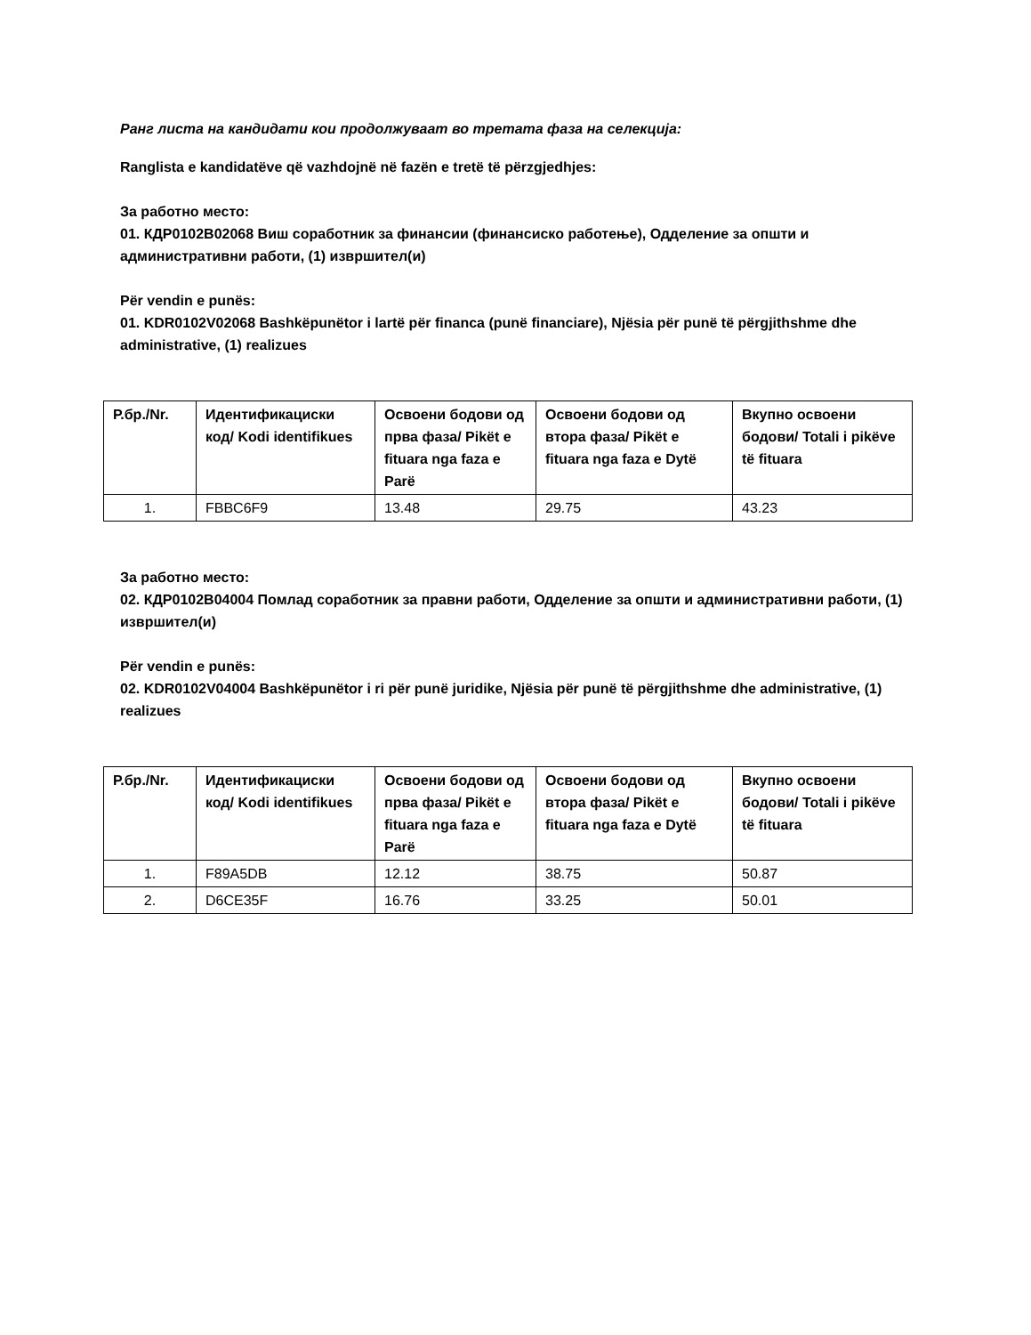Ранг листа на кандидати кои продолжуваат во третата фаза на селекција:
Ranglista e kandidatëve që vazhdojnë në fazën e tretë të përzgjedhjes:
За работно место:
01. КДР0102В02068 Виш соработник за финансии (финансиско работење), Одделение за општи и административни работи, (1) извршител(и)
Për vendin e punës:
01. KDR0102V02068 Bashkëpunëtor i lartë për financa (punë financiare), Njësia për punë të përgjithshme dhe administrative, (1) realizues
| Р.бр./Nr. | Идентификациски код/ Kodi identifikues | Освоени бодови од прва фаза/ Pikët e fituara nga faza e Parë | Освоени бодови од втора фаза/ Pikët e fituara nga faza e Dytë | Вкупно освоени бодови/ Totali i pikëve të fituara |
| --- | --- | --- | --- | --- |
| 1. | FBBC6F9 | 13.48 | 29.75 | 43.23 |
За работно место:
02. КДР0102В04004 Помлад соработник за правни работи, Одделение за општи и административни работи, (1) извршител(и)
Për vendin e punës:
02. KDR0102V04004 Bashkëpunëtor i ri për punë juridike, Njësia për punë të përgjithshme dhe administrative, (1) realizues
| Р.бр./Nr. | Идентификациски код/ Kodi identifikues | Освоени бодови од прва фаза/ Pikët e fituara nga faza e Parë | Освоени бодови од втора фаза/ Pikët e fituara nga faza e Dytë | Вкупно освоени бодови/ Totali i pikëve të fituara |
| --- | --- | --- | --- | --- |
| 1. | F89A5DB | 12.12 | 38.75 | 50.87 |
| 2. | D6CE35F | 16.76 | 33.25 | 50.01 |